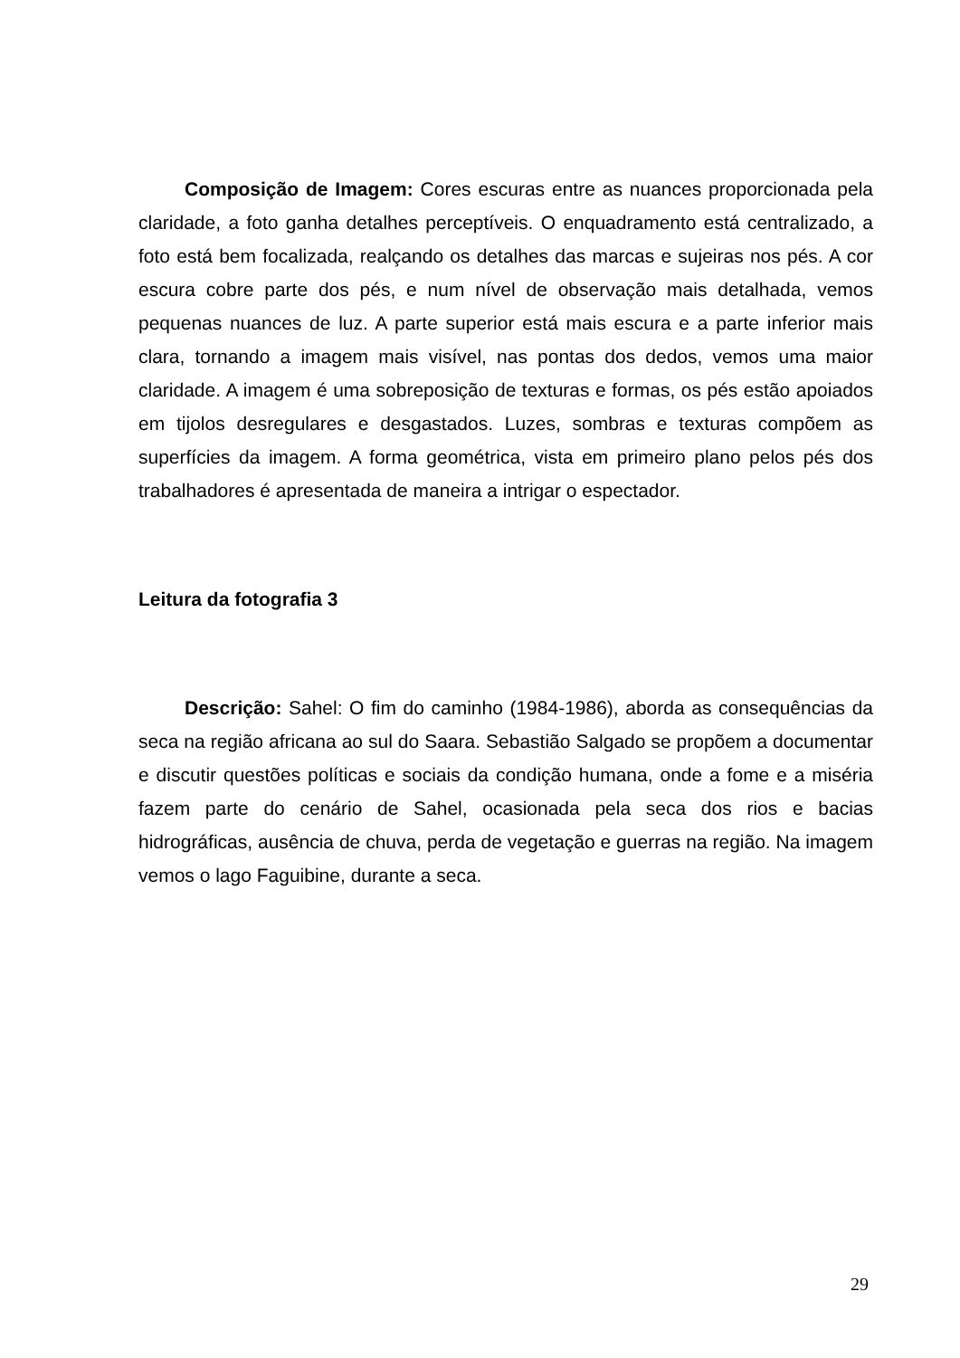Composição de Imagem: Cores escuras entre as nuances proporcionada pela claridade, a foto ganha detalhes perceptíveis. O enquadramento está centralizado, a foto está bem focalizada, realçando os detalhes das marcas e sujeiras nos pés. A cor escura cobre parte dos pés, e num nível de observação mais detalhada, vemos pequenas nuances de luz. A parte superior está mais escura e a parte inferior mais clara, tornando a imagem mais visível, nas pontas dos dedos, vemos uma maior claridade. A imagem é uma sobreposição de texturas e formas, os pés estão apoiados em tijolos desregulares e desgastados. Luzes, sombras e texturas compõem as superfícies da imagem. A forma geométrica, vista em primeiro plano pelos pés dos trabalhadores é apresentada de maneira a intrigar o espectador.
Leitura da fotografia 3
Descrição: Sahel: O fim do caminho (1984-1986), aborda as consequências da seca na região africana ao sul do Saara. Sebastião Salgado se propõem a documentar e discutir questões políticas e sociais da condição humana, onde a fome e a miséria fazem parte do cenário de Sahel, ocasionada pela seca dos rios e bacias hidrográficas, ausência de chuva, perda de vegetação e guerras na região. Na imagem vemos o lago Faguibine, durante a seca.
29